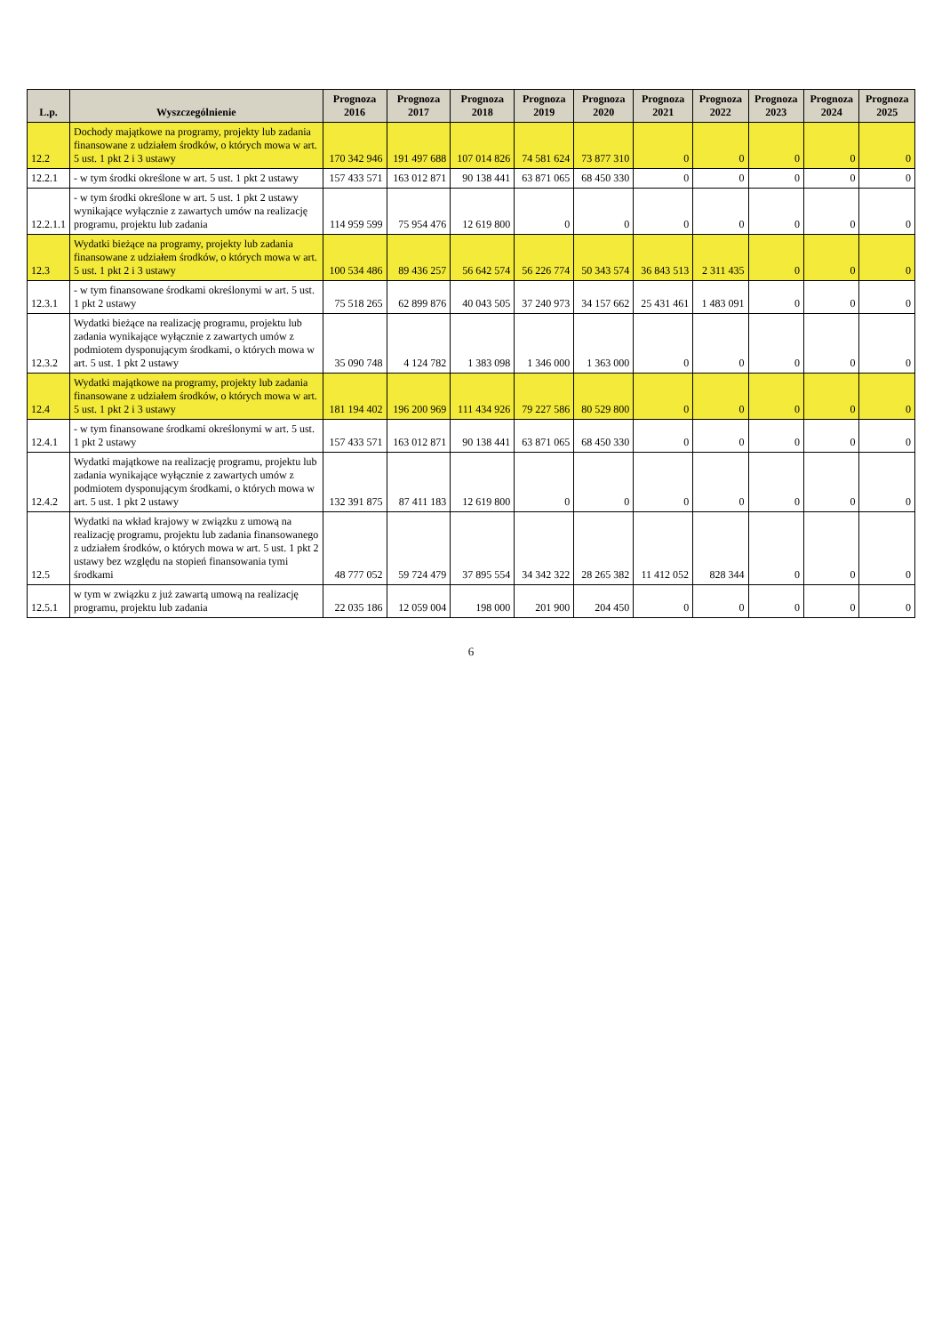| L.p. | Wyszczególnienie | Prognoza 2016 | Prognoza 2017 | Prognoza 2018 | Prognoza 2019 | Prognoza 2020 | Prognoza 2021 | Prognoza 2022 | Prognoza 2023 | Prognoza 2024 | Prognoza 2025 |
| --- | --- | --- | --- | --- | --- | --- | --- | --- | --- | --- | --- |
| 12.2 | Dochody majątkowe na programy, projekty lub zadania finansowane z udziałem środków, o których mowa w art. 5 ust. 1 pkt 2 i 3 ustawy | 170 342 946 | 191 497 688 | 107 014 826 | 74 581 624 | 73 877 310 | 0 | 0 | 0 | 0 | 0 |
| 12.2.1 | - w tym środki określone w art. 5 ust. 1 pkt 2 ustawy | 157 433 571 | 163 012 871 | 90 138 441 | 63 871 065 | 68 450 330 | 0 | 0 | 0 | 0 | 0 |
| 12.2.1.1 | - w tym środki określone w art. 5 ust. 1 pkt 2 ustawy wynikające wyłącznie z zawartych umów na realizację programu, projektu lub zadania | 114 959 599 | 75 954 476 | 12 619 800 | 0 | 0 | 0 | 0 | 0 | 0 | 0 |
| 12.3 | Wydatki bieżące na programy, projekty lub zadania finansowane z udziałem środków, o których mowa w art. 5 ust. 1 pkt 2 i 3 ustawy | 100 534 486 | 89 436 257 | 56 642 574 | 56 226 774 | 50 343 574 | 36 843 513 | 2 311 435 | 0 | 0 | 0 |
| 12.3.1 | - w tym finansowane środkami określonymi w art. 5 ust. 1 pkt 2 ustawy | 75 518 265 | 62 899 876 | 40 043 505 | 37 240 973 | 34 157 662 | 25 431 461 | 1 483 091 | 0 | 0 | 0 |
| 12.3.2 | Wydatki bieżące na realizację programu, projektu lub zadania wynikające wyłącznie z zawartych umów z podmiotem dysponującym środkami, o których mowa w art. 5 ust. 1 pkt 2 ustawy | 35 090 748 | 4 124 782 | 1 383 098 | 1 346 000 | 1 363 000 | 0 | 0 | 0 | 0 | 0 |
| 12.4 | Wydatki majątkowe na programy, projekty lub zadania finansowane z udziałem środków, o których mowa w art. 5 ust. 1 pkt 2 i 3 ustawy | 181 194 402 | 196 200 969 | 111 434 926 | 79 227 586 | 80 529 800 | 0 | 0 | 0 | 0 | 0 |
| 12.4.1 | - w tym finansowane środkami określonymi w art. 5 ust. 1 pkt 2 ustawy | 157 433 571 | 163 012 871 | 90 138 441 | 63 871 065 | 68 450 330 | 0 | 0 | 0 | 0 | 0 |
| 12.4.2 | Wydatki majątkowe na realizację programu, projektu lub zadania wynikające wyłącznie z zawartych umów z podmiotem dysponującym środkami, o których mowa w art. 5 ust. 1 pkt 2 ustawy | 132 391 875 | 87 411 183 | 12 619 800 | 0 | 0 | 0 | 0 | 0 | 0 | 0 |
| 12.5 | Wydatki na wkład krajowy w związku z umową na realizację programu, projektu lub zadania finansowanego z udziałem środków, o których mowa w art. 5 ust. 1 pkt 2 ustawy bez względu na stopień finansowania tymi środkami | 48 777 052 | 59 724 479 | 37 895 554 | 34 342 322 | 28 265 382 | 11 412 052 | 828 344 | 0 | 0 | 0 |
| 12.5.1 | w tym w związku z już zawartą umową na realizację programu, projektu lub zadania | 22 035 186 | 12 059 004 | 198 000 | 201 900 | 204 450 | 0 | 0 | 0 | 0 | 0 |
6